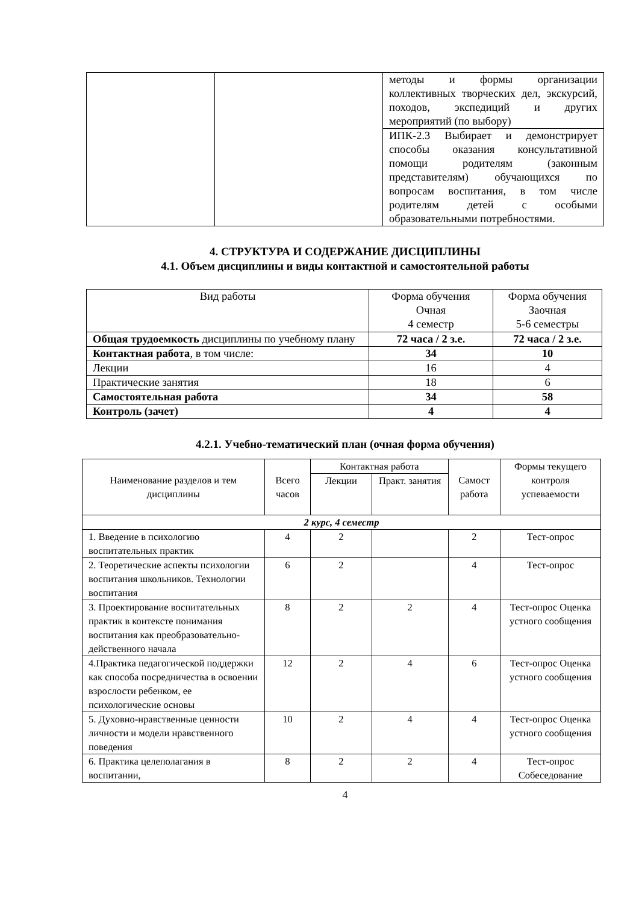| | | методы и формы организации коллективных творческих дел, экскурсий, походов, экспедиций и других мероприятий (по выбору) |
| | | ИПК-2.3 Выбирает и демонстрирует способы оказания консультативной помощи родителям (законным представителям) обучающихся по вопросам воспитания, в том числе родителям детей с особыми образовательными потребностями. |
4. СТРУКТУРА И СОДЕРЖАНИЕ ДИСЦИПЛИНЫ
4.1. Объем дисциплины и виды контактной и самостоятельной работы
| Вид работы | Форма обучения Очная 4 семестр | Форма обучения Заочная 5-6 семестры |
| Общая трудоемкость дисциплины по учебному плану | 72 часа / 2 з.е. | 72 часа / 2 з.е. |
| Контактная работа , в том числе: | 34 | 10 |
| Лекции | 16 | 4 |
| Практические занятия | 18 | 6 |
| Самостоятельная работа | 34 | 58 |
| Контроль (зачет) | 4 | 4 |
4.2.1. Учебно-тематический план (очная форма обучения)
| Наименование разделов и тем дисциплины | Всего часов | Контактная работа | | Самост работа | Формы текущего контроля успеваемости |
| --- | --- | --- | --- | --- | --- |
| | | Лекции | Практ. занятия | | |
| 2 курс, 4 семестр | | | | | |
| 1. Введение в психологию воспитательных практик | 4 | 2 | | 2 | Тест-опрос |
| 2. Теоретические аспекты психологии воспитания школьников. Технологии воспитания | 6 | 2 | | 4 | Тест-опрос |
| 3. Проектирование воспитательных практик в контексте понимания воспитания как преобразовательно-действенного начала | 8 | 2 | 2 | 4 | Тест-опрос Оценка устного сообщения |
| 4.Практика педагогической поддержки как способа посредничества в освоении взрослости ребенком, ее психологические основы | 12 | 2 | 4 | 6 | Тест-опрос Оценка устного сообщения |
| 5. Духовно-нравственные ценности личности и модели нравственного поведения | 10 | 2 | 4 | 4 | Тест-опрос Оценка устного сообщения |
| 6. Практика целеполагания в воспитании, | 8 | 2 | 2 | 4 | Тест-опрос Собеседование |
4